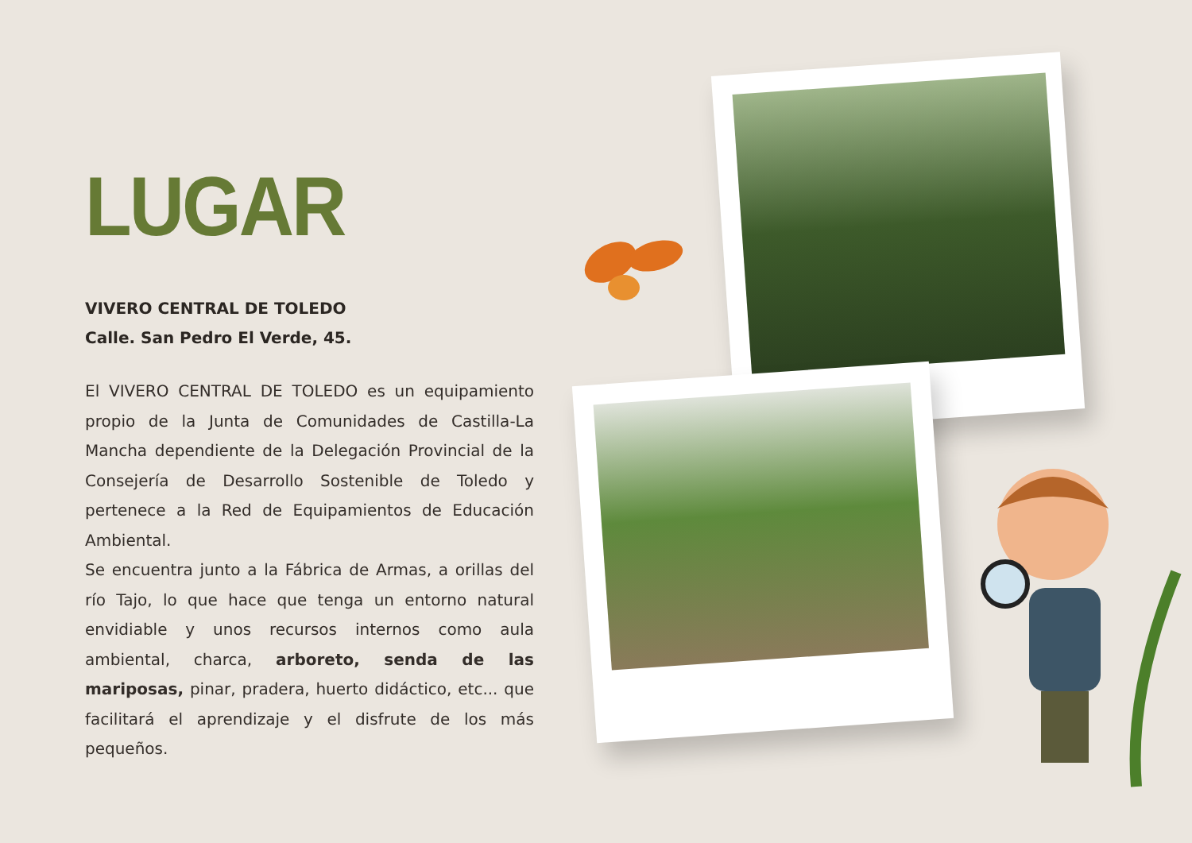LUGAR
VIVERO CENTRAL DE TOLEDO
Calle. San Pedro El Verde, 45.
El VIVERO CENTRAL DE TOLEDO es un equipamiento propio de la Junta de Comunidades de Castilla-La Mancha dependiente de la Delegación Provincial de la Consejería de Desarrollo Sostenible de Toledo y pertenece a la Red de Equipamientos de Educación Ambiental.
Se encuentra junto a la Fábrica de Armas, a orillas del río Tajo, lo que hace que tenga un entorno natural envidiable y unos recursos internos como aula ambiental, charca, arboreto, senda de las mariposas, pinar, pradera, huerto didáctico, etc... que facilitará el aprendizaje y el disfrute de los más pequeños.